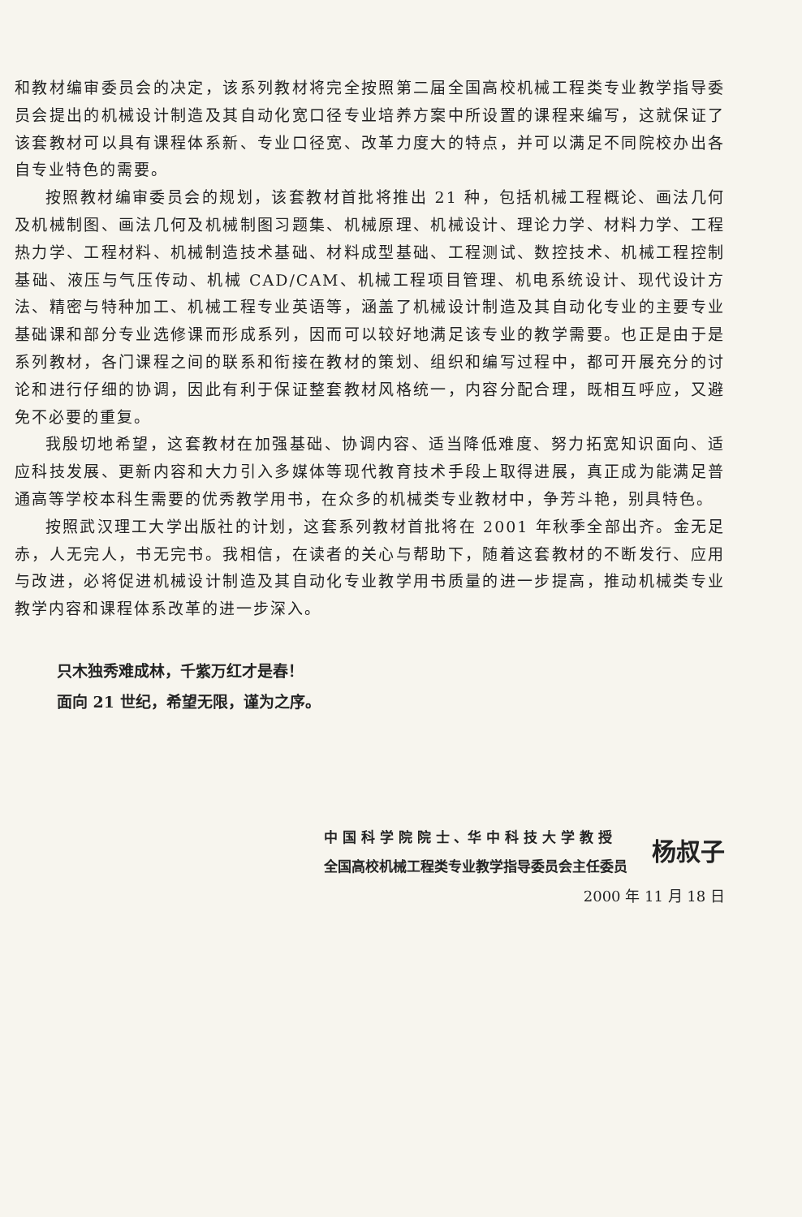和教材编审委员会的决定，该系列教材将完全按照第二届全国高校机械工程类专业教学指导委员会提出的机械设计制造及其自动化宽口径专业培养方案中所设置的课程来编写，这就保证了该套教材可以具有课程体系新、专业口径宽、改革力度大的特点，并可以满足不同院校办出各自专业特色的需要。
按照教材编审委员会的规划，该套教材首批将推出 21 种，包括机械工程概论、画法几何及机械制图、画法几何及机械制图习题集、机械原理、机械设计、理论力学、材料力学、工程热力学、工程材料、机械制造技术基础、材料成型基础、工程测试、数控技术、机械工程控制基础、液压与气压传动、机械 CAD/CAM、机械工程项目管理、机电系统设计、现代设计方法、精密与特种加工、机械工程专业英语等，涵盖了机械设计制造及其自动化专业的主要专业基础课和部分专业选修课而形成系列，因而可以较好地满足该专业的教学需要。也正是由于是系列教材，各门课程之间的联系和衔接在教材的策划、组织和编写过程中，都可开展充分的讨论和进行仔细的协调，因此有利于保证整套教材风格统一，内容分配合理，既相互呼应，又避免不必要的重复。
我殷切地希望，这套教材在加强基础、协调内容、适当降低难度、努力拓宽知识面向、适应科技发展、更新内容和大力引入多媒体等现代教育技术手段上取得进展，真正成为能满足普通高等学校本科生需要的优秀教学用书，在众多的机械类专业教材中，争芳斗艳，别具特色。
按照武汉理工大学出版社的计划，这套系列教材首批将在 2001 年秋季全部出齐。金无足赤，人无完人，书无完书。我相信，在读者的关心与帮助下，随着这套教材的不断发行、应用与改进，必将促进机械设计制造及其自动化专业教学用书质量的进一步提高，推动机械类专业教学内容和课程体系改革的进一步深入。
只木独秀难成林，千紫万红才是春！
面向 21 世纪，希望无限，谨为之序。
中 国 科 学 院 院 士 、华 中 科 技 大 学 教 授
全国高校机械工程类专业教学指导委员会主任委员
杨叔子
2000 年 11 月 18 日